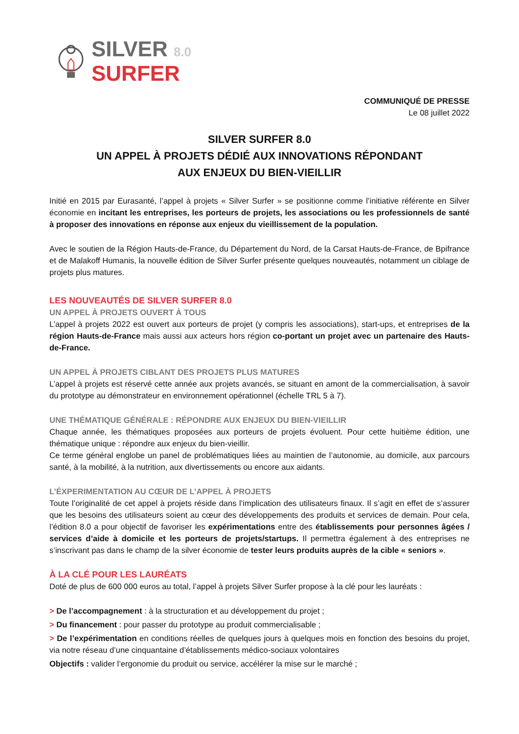SILVER 8.0
SURFER
COMMUNIQUÉ DE PRESSE
Le 08 juillet 2022
SILVER SURFER 8.0
UN APPEL À PROJETS DÉDIÉ AUX INNOVATIONS RÉPONDANT
AUX ENJEUX DU BIEN-VIEILLIR
Initié en 2015 par Eurasanté, l’appel à projets « Silver Surfer » se positionne comme l’initiative référente en Silver économie en incitant les entreprises, les porteurs de projets, les associations ou les professionnels de santé à proposer des innovations en réponse aux enjeux du vieillissement de la population.
Avec le soutien de la Région Hauts-de-France, du Département du Nord, de la Carsat Hauts-de-France, de Bpifrance et de Malakoff Humanis, la nouvelle édition de Silver Surfer présente quelques nouveautés, notamment un ciblage de projets plus matures.
LES NOUVEAUTÉS DE SILVER SURFER 8.0
UN APPEL À PROJETS OUVERT À TOUS
L’appel à projets 2022 est ouvert aux porteurs de projet (y compris les associations), start-ups, et entreprises de la région Hauts-de-France mais aussi aux acteurs hors région co-portant un projet avec un partenaire des Hauts-de-France.
UN APPEL À PROJETS CIBLANT DES PROJETS PLUS MATURES
L’appel à projets est réservé cette année aux projets avancés, se situant en amont de la commercialisation, à savoir du prototype au démonstrateur en environnement opérationnel (échelle TRL 5 à 7).
UNE THÉMATIQUE GÉNÉRALE : RÉPONDRE AUX ENJEUX DU BIEN-VIEILLIR
Chaque année, les thématiques proposées aux porteurs de projets évoluent. Pour cette huitième édition, une thématique unique : répondre aux enjeux du bien-vieillir.
Ce terme général englobe un panel de problématiques liées au maintien de l’autonomie, au domicile, aux parcours santé, à la mobilité, à la nutrition, aux divertissements ou encore aux aidants.
L’ÉXPERIMENTATION AU CŒUR DE L’APPEL À PROJETS
Toute l’originalité de cet appel à projets réside dans l’implication des utilisateurs finaux. Il s’agit en effet de s’assurer que les besoins des utilisateurs soient au cœur des développements des produits et services de demain. Pour cela, l’édition 8.0 a pour objectif de favoriser les expérimentations entre des établissements pour personnes âgées / services d’aide à domicile et les porteurs de projets/startups. Il permettra également à des entreprises ne s’inscrivant pas dans le champ de la silver économie de tester leurs produits auprès de la cible « seniors ».
À LA CLÉ POUR LES LAURÉATS
Doté de plus de 600 000 euros au total, l’appel à projets Silver Surfer propose à la clé pour les lauréats :
> De l’accompagnement : à la structuration et au développement du projet ;
> Du financement : pour passer du prototype au produit commercialisable ;
> De l’expérimentation en conditions réelles de quelques jours à quelques mois en fonction des besoins du projet, via notre réseau d’une cinquantaine d’établissements médico-sociaux volontaires
Objectifs : valider l’ergonomie du produit ou service, accélérer la mise sur le marché ;